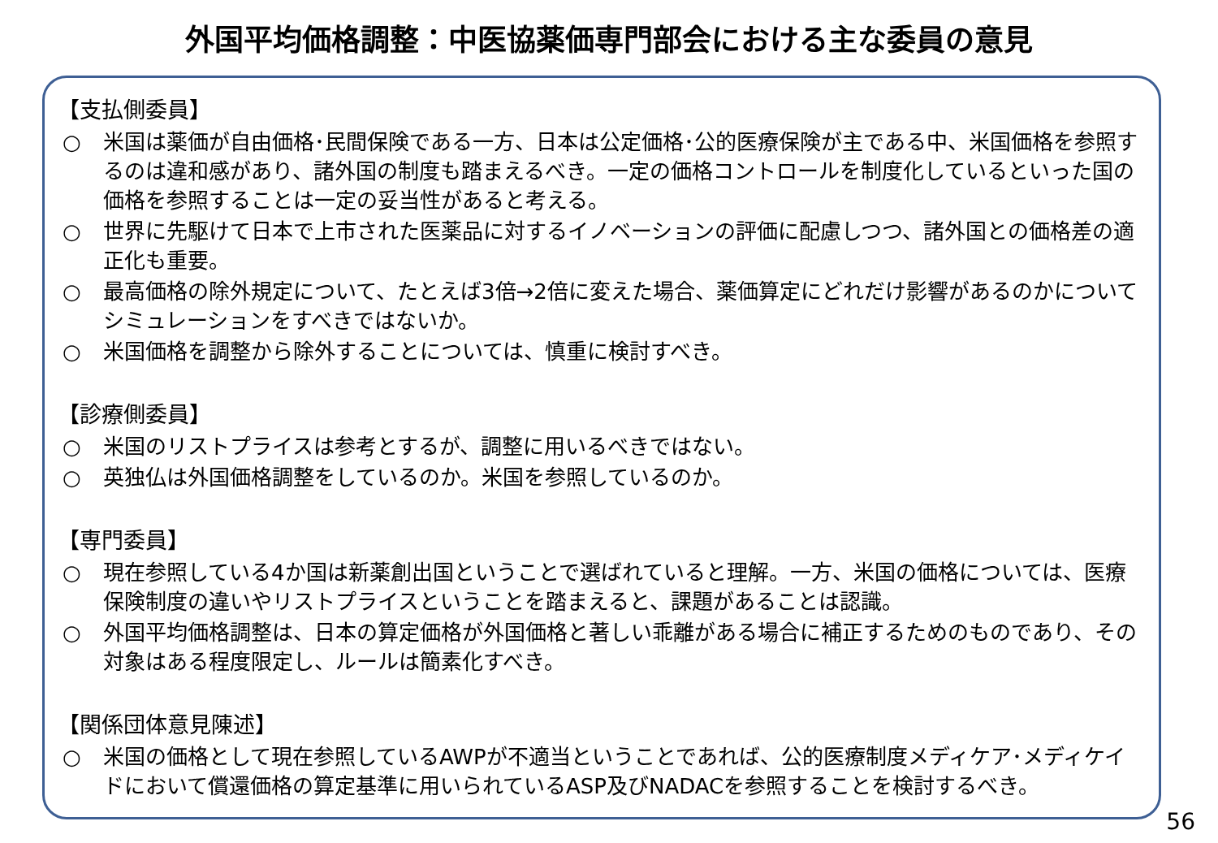外国平均価格調整：中医協薬価専門部会における主な委員の意見
【支払側委員】
○ 米国は薬価が自由価格･民間保険である一方、日本は公定価格･公的医療保険が主である中、米国価格を参照するのは違和感があり、諸外国の制度も踏まえるべき。一定の価格コントロールを制度化しているといった国の価格を参照することは一定の妥当性があると考える。
○ 世界に先駆けて日本で上市された医薬品に対するイノベーションの評価に配慮しつつ、諸外国との価格差の適正化も重要。
○ 最高価格の除外規定について、たとえば3倍→2倍に変えた場合、薬価算定にどれだけ影響があるのかについてシミュレーションをすべきではないか。
○ 米国価格を調整から除外することについては、慎重に検討すべき。
【診療側委員】
○ 米国のリストプライスは参考とするが、調整に用いるべきではない。
○ 英独仏は外国価格調整をしているのか。米国を参照しているのか。
【専門委員】
○ 現在参照している4か国は新薬創出国ということで選ばれていると理解。一方、米国の価格については、医療保険制度の違いやリストプライスということを踏まえると、課題があることは認識。
○ 外国平均価格調整は、日本の算定価格が外国価格と著しい乖離がある場合に補正するためのものであり、その対象はある程度限定し、ルールは簡素化すべき。
【関係団体意見陳述】
○ 米国の価格として現在参照しているAWPが不適当ということであれば、公的医療制度メディケア･メディケイドにおいて償還価格の算定基準に用いられているASP及びNADACを参照することを検討するべき。
56